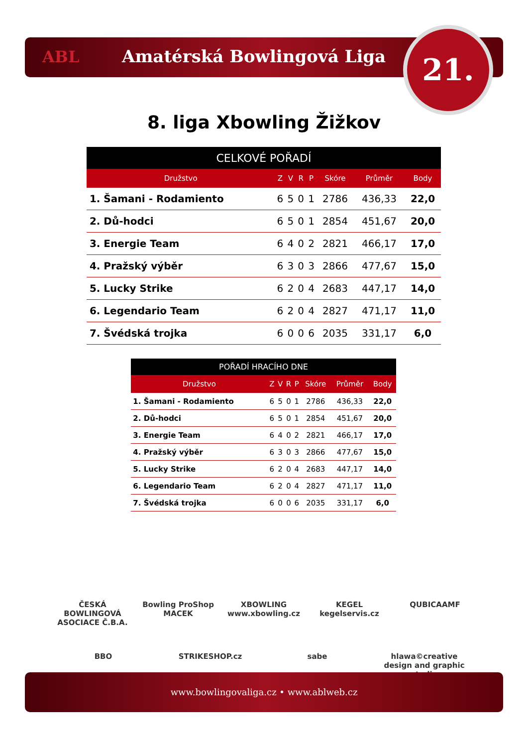ABL Amatérská Bowlingová Liga 21.
8. liga Xbowling Žižkov
| CELKOVÉ POŘADÍ | | | | | | | | |
| --- | --- | --- | --- | --- | --- | --- | --- | --- |
| Družstvo | | Z | V | R | P | Skóre | Průměr | Body |
| 1. | Šamani - Rodamiento | 6 | 5 | 0 | 1 | 2786 | 436,33 | 22,0 |
| 2. | Dů-hodci | 6 | 5 | 0 | 1 | 2854 | 451,67 | 20,0 |
| 3. | Energie Team | 6 | 4 | 0 | 2 | 2821 | 466,17 | 17,0 |
| 4. | Pražský výběr | 6 | 3 | 0 | 3 | 2866 | 477,67 | 15,0 |
| 5. | Lucky Strike | 6 | 2 | 0 | 4 | 2683 | 447,17 | 14,0 |
| 6. | Legendario Team | 6 | 2 | 0 | 4 | 2827 | 471,17 | 11,0 |
| 7. | Švédská trojka | 6 | 0 | 0 | 6 | 2035 | 331,17 | 6,0 |
| POŘADÍ HRACÍHO DNE | | | | | | | | |
| --- | --- | --- | --- | --- | --- | --- | --- | --- |
| Družstvo | | Z | V | R | P | Skóre | Průměr | Body |
| 1. | Šamani - Rodamiento | 6 | 5 | 0 | 1 | 2786 | 436,33 | 22,0 |
| 2. | Dů-hodci | 6 | 5 | 0 | 1 | 2854 | 451,67 | 20,0 |
| 3. | Energie Team | 6 | 4 | 0 | 2 | 2821 | 466,17 | 17,0 |
| 4. | Pražský výběr | 6 | 3 | 0 | 3 | 2866 | 477,67 | 15,0 |
| 5. | Lucky Strike | 6 | 2 | 0 | 4 | 2683 | 447,17 | 14,0 |
| 6. | Legendario Team | 6 | 2 | 0 | 4 | 2827 | 471,17 | 11,0 |
| 7. | Švédská trojka | 6 | 0 | 0 | 6 | 2035 | 331,17 | 6,0 |
ČESKÁ BOWLINGOVÁ ASOCIACE Č.B.A. Bowling ProShop MACEK XBOWLING www.xbowling.cz KEGEL kegelservis.cz QUBICAAMF BBO STRIKESHOP.cz sabe hlawa©creative design and graphic studio
www.bowlingovaliga.cz • www.ablweb.cz